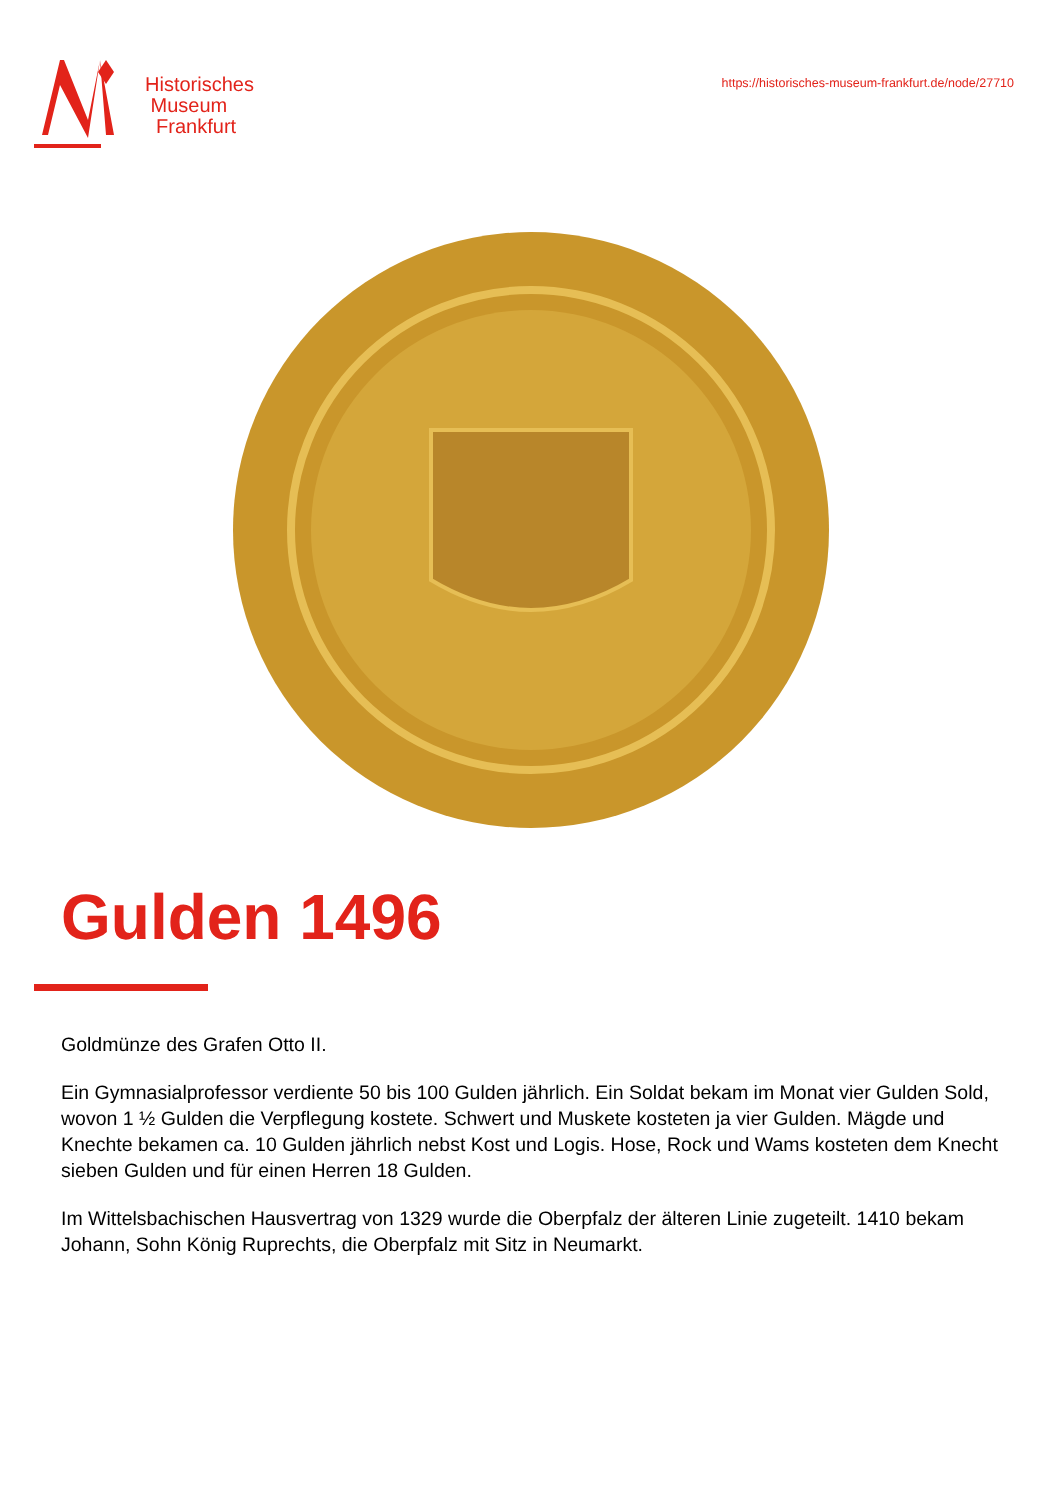Historisches
Museum
Frankfurt
https://historisches-museum-frankfurt.de/node/27710
Gulden 1496
Goldmünze des Grafen Otto II.
Ein Gymnasialprofessor verdiente 50 bis 100 Gulden jährlich. Ein Soldat bekam im Monat vier Gulden Sold, wovon 1 ½ Gulden die Verpflegung kostete. Schwert und Muskete kosteten ja vier Gulden. Mägde und Knechte bekamen ca. 10 Gulden jährlich nebst Kost und Logis. Hose, Rock und Wams kosteten dem Knecht sieben Gulden und für einen Herren 18 Gulden.
Im Wittelsbachischen Hausvertrag von 1329 wurde die Oberpfalz der älteren Linie zugeteilt. 1410 bekam Johann, Sohn König Ruprechts, die Oberpfalz mit Sitz in Neumarkt.